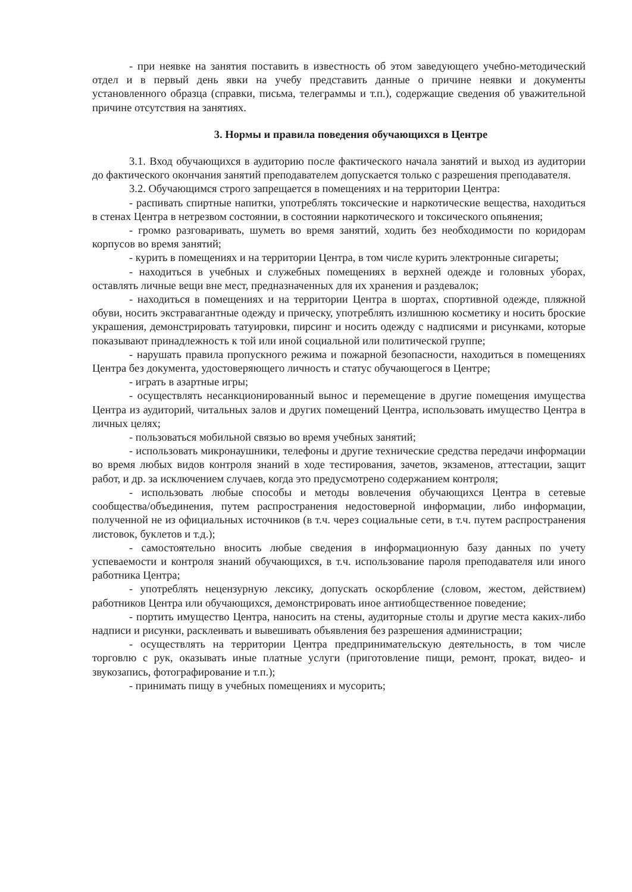- при неявке на занятия поставить в известность об этом заведующего учебно-методический отдел и в первый день явки на учебу представить данные о причине неявки и документы установленного образца (справки, письма, телеграммы и т.п.), содержащие сведения об уважительной причине отсутствия на занятиях.
3. Нормы и правила поведения обучающихся в Центре
3.1. Вход обучающихся в аудиторию после фактического начала занятий и выход из аудитории до фактического окончания занятий преподавателем допускается только с разрешения преподавателя.
3.2. Обучающимся строго запрещается в помещениях и на территории Центра:
- распивать спиртные напитки, употреблять токсические и наркотические вещества, находиться в стенах Центра в нетрезвом состоянии, в состоянии наркотического и токсического опьянения;
- громко разговаривать, шуметь во время занятий, ходить без необходимости по коридорам корпусов во время занятий;
- курить в помещениях и на территории Центра, в том числе курить электронные сигареты;
- находиться в учебных и служебных помещениях в верхней одежде и головных уборах, оставлять личные вещи вне мест, предназначенных для их хранения и раздевалок;
- находиться в помещениях и на территории Центра в шортах, спортивной одежде, пляжной обуви, носить экстравагантные одежду и прическу, употреблять излишнюю косметику и носить броские украшения, демонстрировать татуировки, пирсинг и носить одежду с надписями и рисунками, которые показывают принадлежность к той или иной социальной или политической группе;
- нарушать правила пропускного режима и пожарной безопасности, находиться в помещениях Центра без документа, удостоверяющего личность и статус обучающегося в Центре;
- играть в азартные игры;
- осуществлять несанкционированный вынос и перемещение в другие помещения имущества Центра из аудиторий, читальных залов и других помещений Центра, использовать имущество Центра в личных целях;
- пользоваться мобильной связью во время учебных занятий;
- использовать микронаушники, телефоны и другие технические средства передачи информации во время любых видов контроля знаний в ходе тестирования, зачетов, экзаменов, аттестации, защит работ, и др. за исключением случаев, когда это предусмотрено содержанием контроля;
- использовать любые способы и методы вовлечения обучающихся Центра в сетевые сообщества/объединения, путем распространения недостоверной информации, либо информации, полученной не из официальных источников (в т.ч. через социальные сети, в т.ч. путем распространения листовок, буклетов и т.д.);
- самостоятельно вносить любые сведения в информационную базу данных по учету успеваемости и контроля знаний обучающихся, в т.ч. использование пароля преподавателя или иного работника Центра;
- употреблять нецензурную лексику, допускать оскорбление (словом, жестом, действием) работников Центра или обучающихся, демонстрировать иное антиобщественное поведение;
- портить имущество Центра, наносить на стены, аудиторные столы и другие места каких-либо надписи и рисунки, расклеивать и вывешивать объявления без разрешения администрации;
- осуществлять на территории Центра предпринимательскую деятельность, в том числе торговлю с рук, оказывать иные платные услуги (приготовление пищи, ремонт, прокат, видео- и звукозапись, фотографирование и т.п.);
- принимать пищу в учебных помещениях и мусорить;